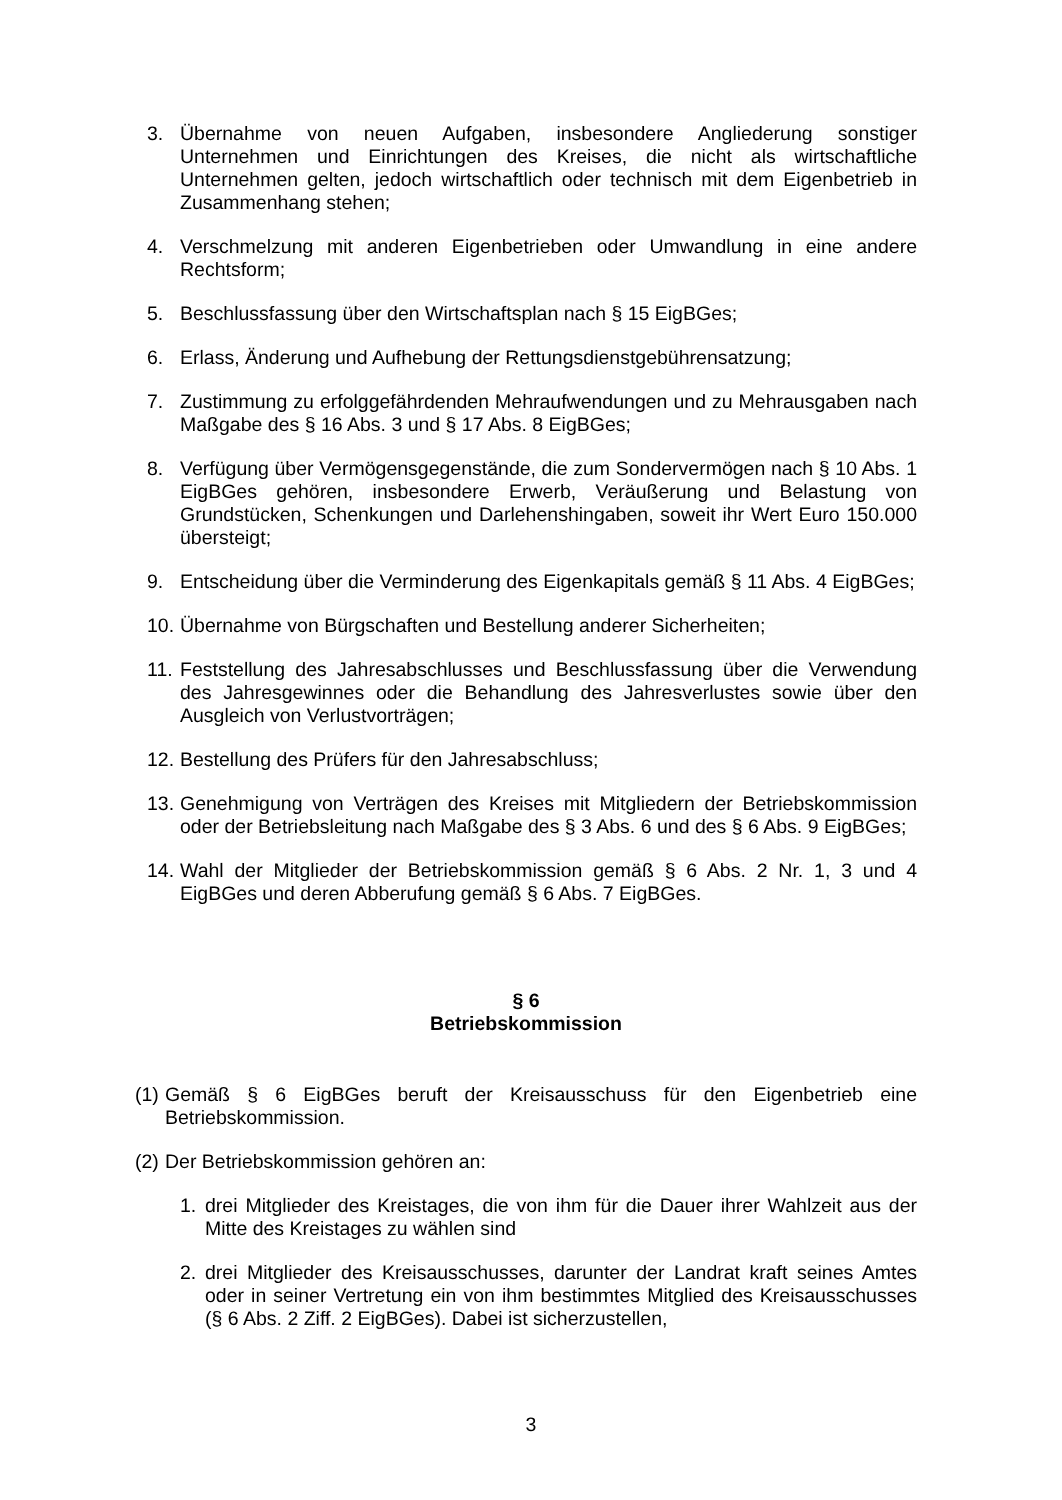3. Übernahme von neuen Aufgaben, insbesondere Angliederung sonstiger Unternehmen und Einrichtungen des Kreises, die nicht als wirtschaftliche Unternehmen gelten, jedoch wirtschaftlich oder technisch mit dem Eigenbetrieb in Zusammenhang stehen;
4. Verschmelzung mit anderen Eigenbetrieben oder Umwandlung in eine andere Rechtsform;
5. Beschlussfassung über den Wirtschaftsplan nach § 15 EigBGes;
6. Erlass, Änderung und Aufhebung der Rettungsdienstgebührensatzung;
7. Zustimmung zu erfolggefährdenden Mehraufwendungen und zu Mehrausgaben nach Maßgabe des § 16 Abs. 3 und § 17 Abs. 8 EigBGes;
8. Verfügung über Vermögensgegenstände, die zum Sondervermögen nach § 10 Abs. 1 EigBGes gehören, insbesondere Erwerb, Veräußerung und Belastung von Grundstücken, Schenkungen und Darlehenshingaben, soweit ihr Wert Euro 150.000 übersteigt;
9. Entscheidung über die Verminderung des Eigenkapitals gemäß § 11 Abs. 4 EigBGes;
10. Übernahme von Bürgschaften und Bestellung anderer Sicherheiten;
11. Feststellung des Jahresabschlusses und Beschlussfassung über die Verwendung des Jahresgewinnes oder die Behandlung des Jahresverlustes sowie über den Ausgleich von Verlustvorträgen;
12. Bestellung des Prüfers für den Jahresabschluss;
13. Genehmigung von Verträgen des Kreises mit Mitgliedern der Betriebskommission oder der Betriebsleitung nach Maßgabe des § 3 Abs. 6 und des § 6 Abs. 9 EigBGes;
14. Wahl der Mitglieder der Betriebskommission gemäß § 6 Abs. 2 Nr. 1, 3 und 4 EigBGes und deren Abberufung gemäß § 6 Abs. 7 EigBGes.
§ 6
Betriebskommission
(1) Gemäß § 6 EigBGes beruft der Kreisausschuss für den Eigenbetrieb eine Betriebskommission.
(2) Der Betriebskommission gehören an:
1. drei Mitglieder des Kreistages, die von ihm für die Dauer ihrer Wahlzeit aus der Mitte des Kreistages zu wählen sind
2. drei Mitglieder des Kreisausschusses, darunter der Landrat kraft seines Amtes oder in seiner Vertretung ein von ihm bestimmtes Mitglied des Kreisausschusses (§ 6 Abs. 2 Ziff. 2 EigBGes). Dabei ist sicherzustellen,
3